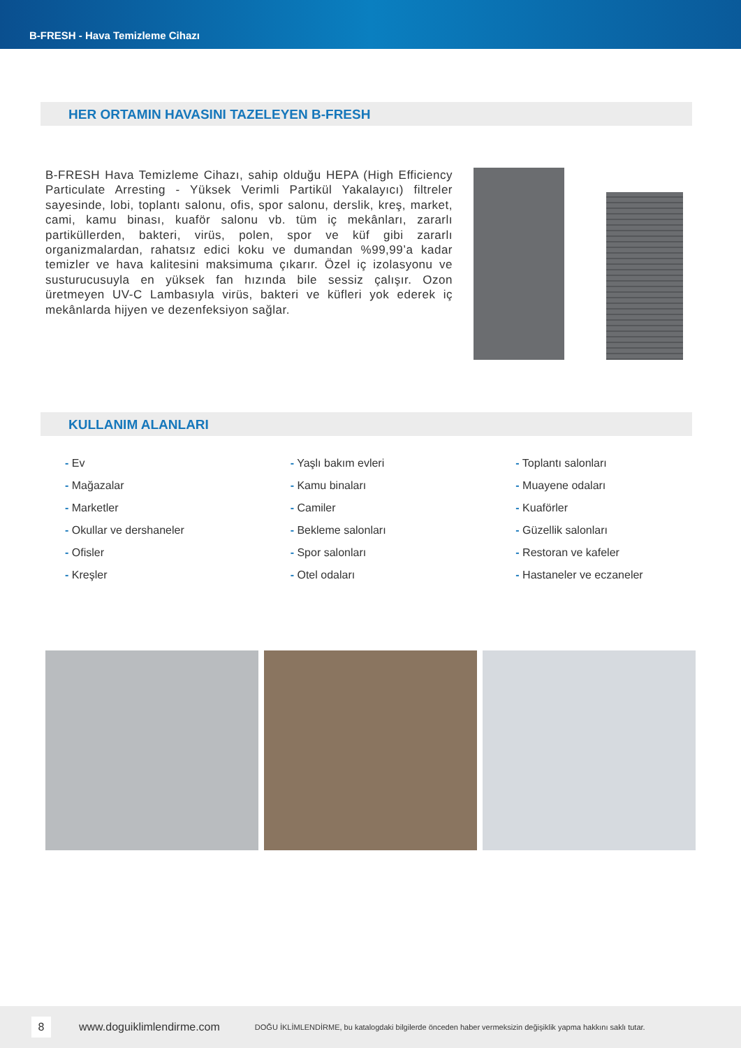B-FRESH - Hava Temizleme Cihazı
HER ORTAMIN HAVASINI TAZELEYEN B-FRESH
B-FRESH Hava Temizleme Cihazı, sahip olduğu HEPA (High Efficiency Particulate Arresting - Yüksek Verimli Partikül Yakalayıcı) filtreler sayesinde, lobi, toplantı salonu, ofis, spor salonu, derslik, kreş, market, cami, kamu binası, kuaför salonu vb. tüm iç mekânları, zararlı partiküllerden, bakteri, virüs, polen, spor ve küf gibi zararlı organizmalardan, rahatsız edici koku ve dumandan %99,99’a kadar temizler ve hava kalitesini maksimuma çıkarır. Özel iç izolasyonu ve susturucusuyla en yüksek fan hızında bile sessiz çalışır. Ozon üretmeyen UV-C Lambasıyla virüs, bakteri ve küfleri yok ederek iç mekânlarda hijyen ve dezenfeksiyon sağlar.
KULLANIM ALANLARI
- Ev
- Mağazalar
- Marketler
- Okullar ve dershaneler
- Ofisler
- Kreşler
- Yaşlı bakım evleri
- Kamu binaları
- Camiler
- Bekleme salonları
- Spor salonları
- Otel odaları
- Toplantı salonları
- Muayene odaları
- Kuaförler
- Güzellik salonları
- Restoran ve kafeler
- Hastaneler ve eczaneler
8 www.doguiklimlendirme.com DOĞU İKLİMLENDİRME, bu katalogdaki bilgilerde önceden haber vermeksizin değişiklik yapma hakkını saklı tutar.